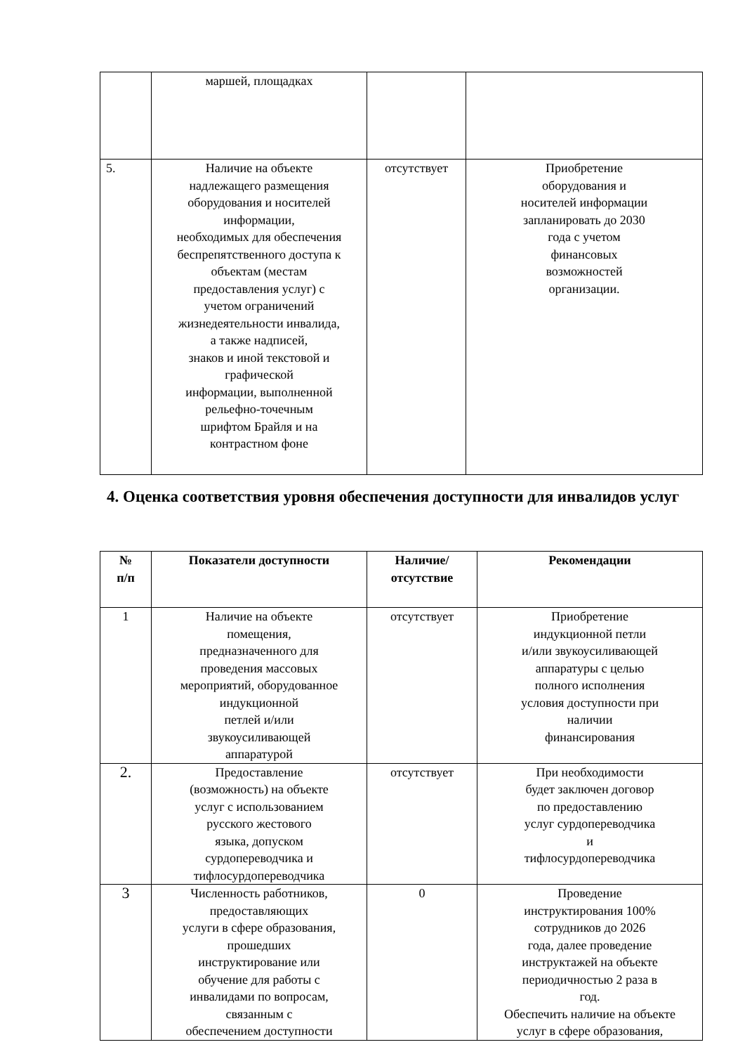| | маршей, площадках | | |
| 5. | Наличие на объекте надлежащего размещения оборудования и носителей информации, необходимых для обеспечения беспрепятственного доступа к объектам (местам предоставления услуг) с учетом ограничений жизнедеятельности инвалида, а также надписей, знаков и иной текстовой и графической информации, выполненной рельефно-точечным шрифтом Брайля и на контрастном фоне | отсутствует | Приобретение оборудования и носителей информации запланировать до 2030 года с учетом финансовых возможностей организации. |
4. Оценка соответствия уровня обеспечения доступности для инвалидов услуг
| № п/п | Показатели доступности | Наличие/ отсутствие | Рекомендации |
| --- | --- | --- | --- |
| 1 | Наличие на объекте помещения, предназначенного для проведения массовых мероприятий, оборудованное индукционной петлей и/или звукоусиливающей аппаратурой | отсутствует | Приобретение индукционной петли и/или звукоусиливающей аппаратуры с целью полного исполнения условия доступности при наличии финансирования |
| 2. | Предоставление (возможность) на объекте услуг с использованием русского жестового языка, допуском сурдопереводчика и тифлосурдопереводчика | отсутствует | При необходимости будет заключен договор по предоставлению услуг сурдопереводчика и тифлосурдопереводчика |
| 3 | Численность работников, предоставляющих услуги в сфере образования, прошедших инструктирование или обучение для работы с инвалидами по вопросам, связанным с обеспечением доступности | 0 | Проведение инструктирования 100% сотрудников до 2026 года, далее проведение инструктажей на объекте периодичностью 2 раза в год. Обеспечить наличие на объекте услуг в сфере образования, |